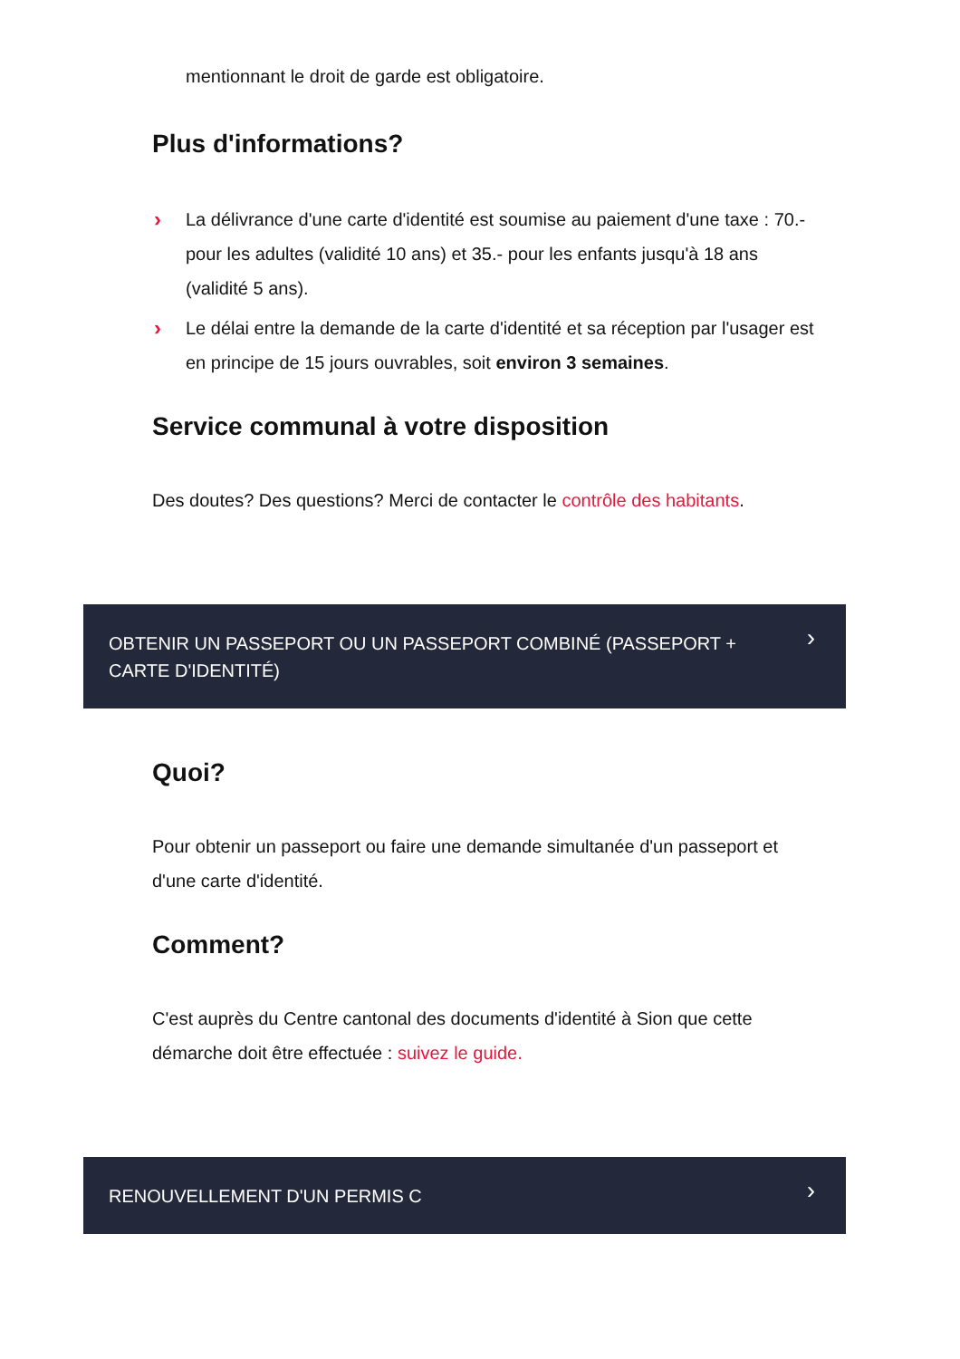mentionnant le droit de garde est obligatoire.
Plus d'informations?
› La délivrance d'une carte d'identité est soumise au paiement d'une taxe : 70.- pour les adultes (validité 10 ans) et 35.- pour les enfants jusqu'à 18 ans (validité 5 ans).
› Le délai entre la demande de la carte d'identité et sa réception par l'usager est en principe de 15 jours ouvrables, soit environ 3 semaines.
Service communal à votre disposition
Des doutes? Des questions? Merci de contacter le contrôle des habitants.
OBTENIR UN PASSEPORT OU UN PASSEPORT COMBINÉ (PASSEPORT + CARTE D'IDENTITÉ) ›
Quoi?
Pour obtenir un passeport ou faire une demande simultanée d'un passeport et d'une carte d'identité.
Comment?
C'est auprès du Centre cantonal des documents d'identité à Sion que cette démarche doit être effectuée : suivez le guide.
RENOUVELLEMENT D'UN PERMIS C ›